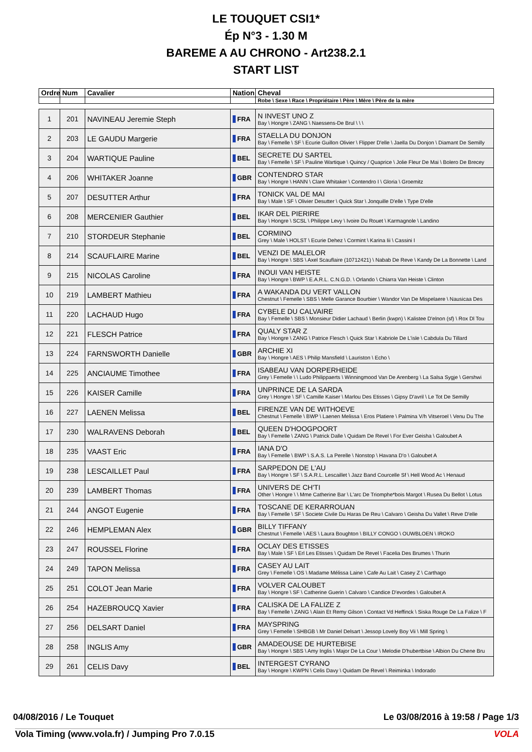LE TOUQUET CSI1*
Ép N°3 - 1.30 M
BAREME A AU CHRONO - Art238.2.1
START LIST
| Ordre | Num | Cavalier | Nation | Cheval |
| --- | --- | --- | --- | --- |
| | | | | Robe \ Sexe \ Race \ Propriétaire \ Père \ Mère \ Père de la mère |
| 1 | 201 | NAVINEAU Jeremie Steph | FRA | N INVEST UNO Z Bay \ Hongre \ ZANG \ Naessens-De Brul \ \ \ |
| 2 | 203 | LE GAUDU Margerie | FRA | STAELLA DU DONJON Bay \ Femelle \ SF \ Ecurie Guillon Olivier \ Flipper D'elle \ Jaella Du Donjon \ Diamant De Semilly |
| 3 | 204 | WARTIQUE Pauline | BEL | SECRETE DU SARTEL Bay \ Femelle \ SF \ Pauline Wartique \ Quincy / Quaprice \ Jolie Fleur De Mai \ Bolero De Brecey |
| 4 | 206 | WHITAKER Joanne | GBR | CONTENDRO STAR Bay \ Hongre \ HANN \ Clare Whitaker \ Contendro I \ Gloria \ Groemitz |
| 5 | 207 | DESUTTER Arthur | FRA | TONICK VAL DE MAI Bay \ Male \ SF \ Olivier Desutter \ Quick Star \ Jonquille D'elle \ Type D'elle |
| 6 | 208 | MERCENIER Gauthier | BEL | IKAR DEL PIERIRE Bay \ Hongre \ SCSL \ Philippe Levy \ Ivoire Du Rouet \ Karmagnole \ Landino |
| 7 | 210 | STORDEUR Stephanie | BEL | CORMINO Grey \ Male \ HOLST \ Ecurie Dehez \ Cormint \ Karina Iii \ Cassini I |
| 8 | 214 | SCAUFLAIRE Marine | BEL | VENZI DE MALELOR Bay \ Hongre \ SBS \ Axel Scauflaire (10712421) \ Nabab De Reve \ Kandy De La Bonnette \ Land |
| 9 | 215 | NICOLAS Caroline | FRA | INOUI VAN HEISTE Bay \ Hongre \ BWP \ E.A.R.L. C.N.G.D. \ Orlando \ Chiarra Van Heiste \ Clinton |
| 10 | 219 | LAMBERT Mathieu | FRA | A WAKANDA DU VERT VALLON Chestnut \ Femelle \ SBS \ Melle Garance Bourbier \ Wandor Van De Mispelaere \ Nausicaa Des |
| 11 | 220 | LACHAUD Hugo | FRA | CYBELE DU CALVAIRE Bay \ Femelle \ SBS \ Monsieur Didier Lachaud \ Berlin (kwpn) \ Kalistee D'elnon (sf) \ Rox Dl Tou |
| 12 | 221 | FLESCH Patrice | FRA | QUALY STAR Z Bay \ Hongre \ ZANG \ Patrice Flesch \ Quick Star \ Kabriole De L'isle \ Cabdula Du Tillard |
| 13 | 224 | FARNSWORTH Danielle | GBR | ARCHIE XI Bay \ Hongre \ AES \ Philip Mansfield \ Lauriston \ Echo \ |
| 14 | 225 | ANCIAUME Timothee | FRA | ISABEAU VAN DORPERHEIDE Grey \ Femelle \ \ Ludo Philippaerts \ Winningmood Van De Arenberg \ La Salsa Sygje \ Gershwi |
| 15 | 226 | KAISER Camille | FRA | UNPRINCE DE LA SARDA Grey \ Hongre \ SF \ Camille Kaiser \ Marlou Des Etisses \ Gipsy D'avril \ Le Tot De Semilly |
| 16 | 227 | LAENEN Melissa | BEL | FIRENZE VAN DE WITHOEVE Chestnut \ Femelle \ BWP \ Laenen Melissa \ Eros Platiere \ Palmina V/h Vitseroel \ Venu Du The |
| 17 | 230 | WALRAVENS Deborah | BEL | QUEEN D'HOOGPOORT Bay \ Femelle \ ZANG \ Patrick Dalle \ Quidam De Revel \ For Ever Geisha \ Galoubet A |
| 18 | 235 | VAAST Eric | FRA | IANA D'O Bay \ Femelle \ BWP \ S.A.S. La Perelle \ Nonstop \ Havana D'o \ Galoubet A |
| 19 | 238 | LESCAILLET Paul | FRA | SARPEDON DE L'AU Bay \ Hongre \ SF \ S.A.R.L. Lescaillet \ Jazz Band Courcelle Sf \ Hell Wood Ac \ Henaud |
| 20 | 239 | LAMBERT Thomas | FRA | UNIVERS DE CH'TI Other \ Hongre \ \ Mme Catherine Bar \ L'arc De Triomphe*bois Margot \ Rusea Du Bellot \ Lotus |
| 21 | 244 | ANGOT Eugenie | FRA | TOSCANE DE KERARROUAN Bay \ Femelle \ SF \ Societe Civile Du Haras De Reu \ Calvaro \ Geisha Du Vallet \ Reve D'elle |
| 22 | 246 | HEMPLEMAN Alex | GBR | BILLY TIFFANY Chestnut \ Femelle \ AES \ Laura Boughton \ BILLY CONGO \ OUWBLOEN \ IROKO |
| 23 | 247 | ROUSSEL Florine | FRA | OCLAY DES ETISSES Bay \ Male \ SF \ Erl Les Etisses \ Quidam De Revel \ Facelia Des Brumes \ Thurin |
| 24 | 249 | TAPON Melissa | FRA | CASEY AU LAIT Grey \ Femelle \ OS \ Madame Mélissa Laine \ Cafe Au Lait \ Casey Z \ Carthago |
| 25 | 251 | COLOT Jean Marie | FRA | VOLVER CALOUBET Bay \ Hongre \ SF \ Catherine Guerin \ Calvaro \ Candice D'evordes \ Galoubet A |
| 26 | 254 | HAZEBROUCQ Xavier | FRA | CALISKA DE LA FALIZE Z Bay \ Femelle \ ZANG \ Alain Et Remy Gilson \ Contact Vd Heffinck \ Siska Rouge De La Falize \ F |
| 27 | 256 | DELSART Daniel | FRA | MAYSPRING Grey \ Femelle \ SHBGB \ Mr Daniel Delsart \ Jessop Lovely Boy Vii \ Mill Spring \ |
| 28 | 258 | INGLIS Amy | GBR | AMADEOUSE DE HURTEBISE Bay \ Hongre \ SBS \ Amy Inglis \ Major De La Cour \ Melodie D'hubertbise \ Albion Du Chene Bru |
| 29 | 261 | CELIS Davy | BEL | INTERGEST CYRANO Bay \ Hongre \ KWPN \ Celis Davy \ Quidam De Revel \ Reiminka \ Indorado |
04/08/2016 / Le Touquet Le 03/08/2016 à 19:58 / Page 1/3
Vola Timing (www.vola.fr) / Jumping Pro 7.0.15 VOLA